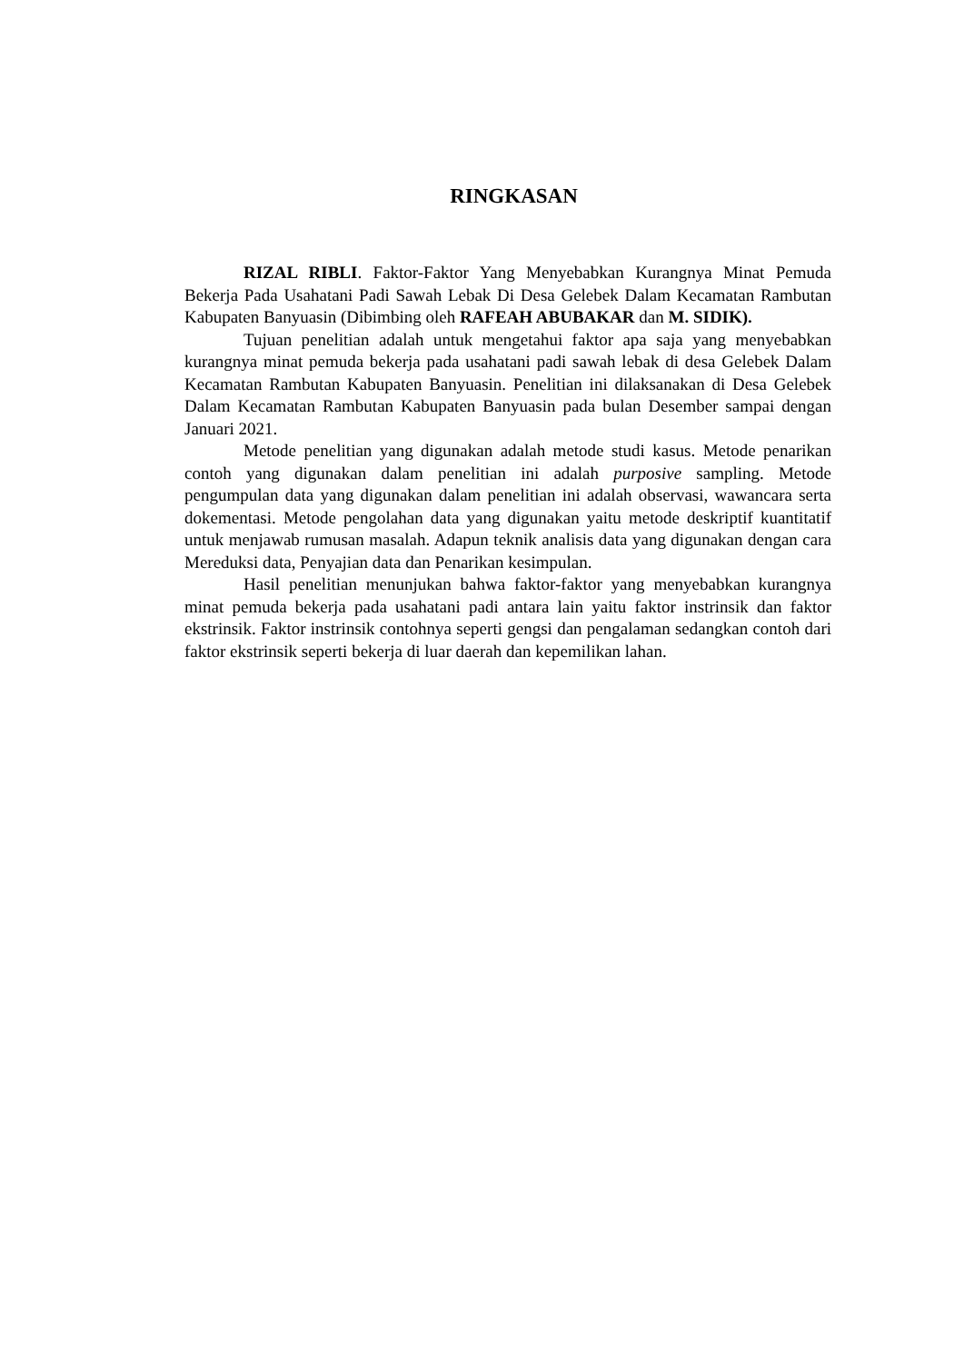RINGKASAN
RIZAL RIBLI. Faktor-Faktor Yang Menyebabkan Kurangnya Minat Pemuda Bekerja Pada Usahatani Padi Sawah Lebak Di Desa Gelebek Dalam Kecamatan Rambutan Kabupaten Banyuasin (Dibimbing oleh RAFEAH ABUBAKAR dan M. SIDIK).
Tujuan penelitian adalah untuk mengetahui faktor apa saja yang menyebabkan kurangnya minat pemuda bekerja pada usahatani padi sawah lebak di desa Gelebek Dalam Kecamatan Rambutan Kabupaten Banyuasin. Penelitian ini dilaksanakan di Desa Gelebek Dalam Kecamatan Rambutan Kabupaten Banyuasin pada bulan Desember sampai dengan Januari 2021.
Metode penelitian yang digunakan adalah metode studi kasus. Metode penarikan contoh yang digunakan dalam penelitian ini adalah purposive sampling. Metode pengumpulan data yang digunakan dalam penelitian ini adalah observasi, wawancara serta dokementasi. Metode pengolahan data yang digunakan yaitu metode deskriptif kuantitatif untuk menjawab rumusan masalah. Adapun teknik analisis data yang digunakan dengan cara Mereduksi data, Penyajian data dan Penarikan kesimpulan.
Hasil penelitian menunjukan bahwa faktor-faktor yang menyebabkan kurangnya minat pemuda bekerja pada usahatani padi antara lain yaitu faktor instrinsik dan faktor ekstrinsik. Faktor instrinsik contohnya seperti gengsi dan pengalaman sedangkan contoh dari faktor ekstrinsik seperti bekerja di luar daerah dan kepemilikan lahan.